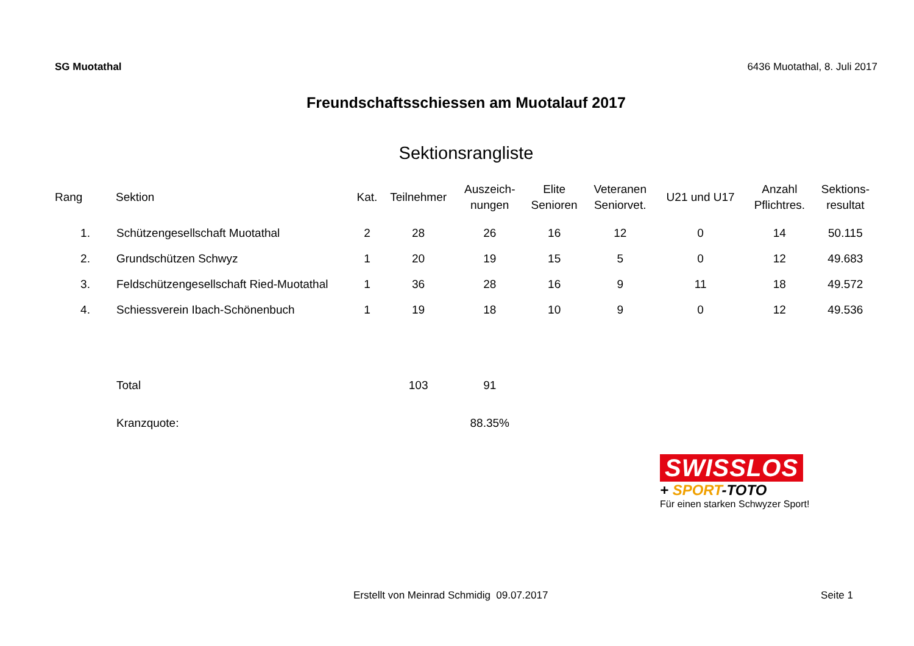SG Muotathal 6436 Muotathal, 8. Juli 2017
Freundschaftsschiessen am Muotalauf 2017
Sektionsrangliste
| Rang | Sektion | Kat. | Teilnehmer | Auszeich- nungen | Elite Senioren | Veteranen Seniorvet. | U21 und U17 | Anzahl Pflichtres. | Sektions- resultat |
| --- | --- | --- | --- | --- | --- | --- | --- | --- | --- |
| 1. | Schützengesellschaft Muotathal | 2 | 28 | 26 | 16 | 12 | 0 | 14 | 50.115 |
| 2. | Grundschützen Schwyz | 1 | 20 | 19 | 15 | 5 | 0 | 12 | 49.683 |
| 3. | Feldschützengesellschaft Ried-Muotathal | 1 | 36 | 28 | 16 | 9 | 11 | 18 | 49.572 |
| 4. | Schiessverein Ibach-Schönenbuch | 1 | 19 | 18 | 10 | 9 | 0 | 12 | 49.536 |
| | Total | | 103 | 91 | | | | | |
| | Kranzquote: | | | 88.35% | | | | | |
SWISSLOS
+ SPORT-TOTO
Für einen starken Schwyzer Sport!
Erstellt von Meinrad Schmidig 09.07.2017 Seite 1